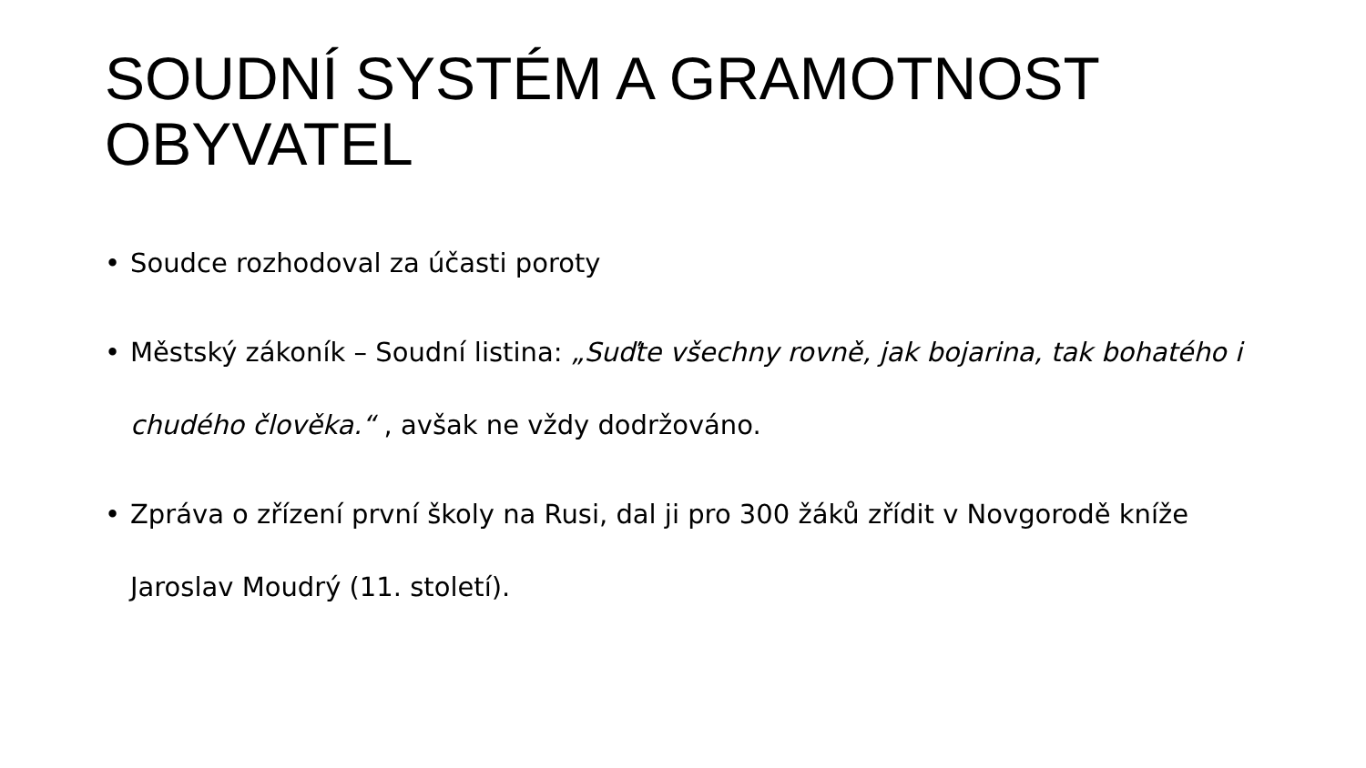SOUDNÍ SYSTÉM A GRAMOTNOST OBYVATEL
• Soudce rozhodoval za účasti poroty
• Městský zákoník – Soudní listina: „Suďte všechny rovně, jak bojarina, tak bohatého i chudého člověka.“ , avšak ne vždy dodržováno.
• Zpráva o zřízení první školy na Rusi, dal ji pro 300 žáků zřídit v Novgorodě kníže Jaroslav Moudrý (11. století).